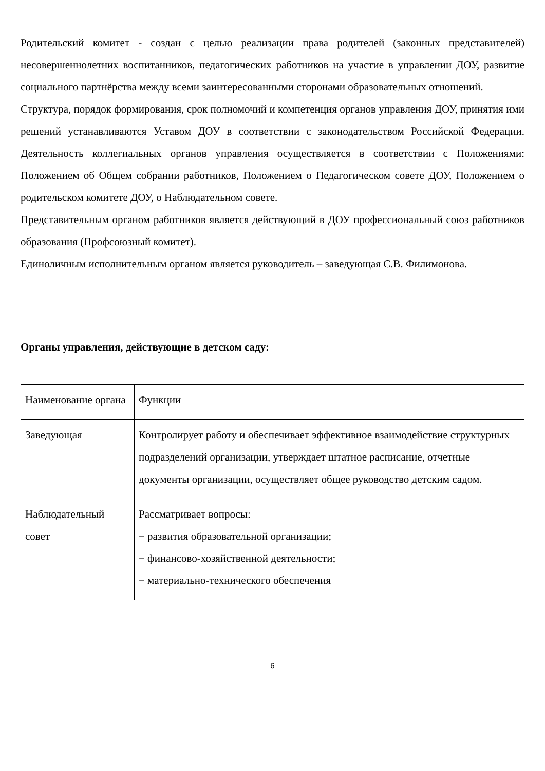Родительский комитет - создан с целью реализации права родителей (законных представителей) несовершеннолетних воспитанников, педагогических работников на участие в управлении ДОУ, развитие социального партнёрства между всеми заинтересованными сторонами образовательных отношений.
Структура, порядок формирования, срок полномочий и компетенция органов управления ДОУ, принятия ими решений устанавливаются Уставом ДОУ в соответствии с законодательством Российской Федерации. Деятельность коллегиальных органов управления осуществляется в соответствии с Положениями: Положением об Общем собрании работников, Положением о Педагогическом совете ДОУ, Положением о родительском комитете ДОУ, о Наблюдательном совете.
Представительным органом работников является действующий в ДОУ профессиональный союз работников образования (Профсоюзный комитет).
Единоличным исполнительным органом является руководитель – заведующая С.В. Филимонова.
Органы управления, действующие в детском саду:
| Наименование органа | Функции |
| Заведующая | Контролирует работу и обеспечивает эффективное взаимодействие структурных подразделений организации, утверждает штатное расписание, отчетные документы организации, осуществляет общее руководство детским садом. |
| Наблюдательный совет | Рассматривает вопросы: − развития образовательной организации; − финансово-хозяйственной деятельности; − материально-технического обеспечения |
6